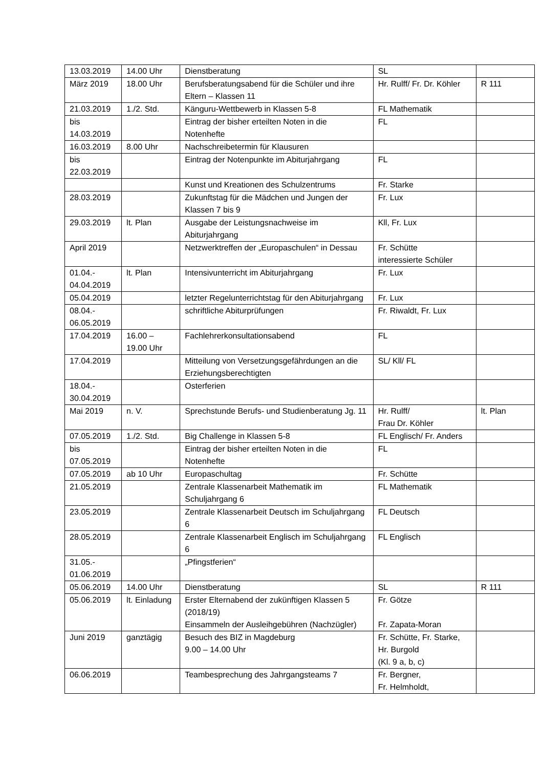| 13.03.2019 | 14.00 Uhr | Dienstberatung | SL | |
| März 2019 | 18.00 Uhr | Berufsberatungsabend für die Schüler und ihre Eltern – Klassen 11 | Hr. Rulff/ Fr. Dr. Köhler | R 111 |
| 21.03.2019 | 1./2. Std. | Känguru-Wettbewerb in Klassen 5-8 | FL Mathematik | |
| bis 14.03.2019 | | Eintrag der bisher erteilten Noten in die Notenhefte | FL | |
| 16.03.2019 | 8.00 Uhr | Nachschreibetermin für Klausuren | | |
| bis 22.03.2019 | | Eintrag der Notenpunkte im Abiturjahrgang | FL | |
| | | Kunst und Kreationen des Schulzentrums | Fr. Starke | |
| 28.03.2019 | | Zukunftstag für die Mädchen und Jungen der Klassen 7 bis 9 | Fr. Lux | |
| 29.03.2019 | lt. Plan | Ausgabe der Leistungsnachweise im Abiturjahrgang | Kll, Fr. Lux | |
| April 2019 | | Netzwerktreffen der „Europaschulen“ in Dessau | Fr. Schütte interessierte Schüler | |
| 01.04.- 04.04.2019 | lt. Plan | Intensivunterricht im Abiturjahrgang | Fr. Lux | |
| 05.04.2019 | | letzter Regelunterrichtstag für den Abiturjahrgang | Fr. Lux | |
| 08.04.- 06.05.2019 | | schriftliche Abiturprüfungen | Fr. Riwaldt, Fr. Lux | |
| 17.04.2019 | 16.00 – 19.00 Uhr | Fachlehrerkonsultationsabend | FL | |
| 17.04.2019 | | Mitteilung von Versetzungsgefährdungen an die Erziehungsberechtigten | SL/ Kll/ FL | |
| 18.04.- 30.04.2019 | | Osterferien | | |
| Mai 2019 | n. V. | Sprechstunde Berufs- und Studienberatung Jg. 11 | Hr. Rulff/ Frau Dr. Köhler | lt. Plan |
| 07.05.2019 | 1./2. Std. | Big Challenge in Klassen 5-8 | FL Englisch/ Fr. Anders | |
| bis 07.05.2019 | | Eintrag der bisher erteilten Noten in die Notenhefte | FL | |
| 07.05.2019 | ab 10 Uhr | Europaschultag | Fr. Schütte | |
| 21.05.2019 | | Zentrale Klassenarbeit Mathematik im Schuljahrgang 6 | FL Mathematik | |
| 23.05.2019 | | Zentrale Klassenarbeit Deutsch im Schuljahrgang 6 | FL Deutsch | |
| 28.05.2019 | | Zentrale Klassenarbeit Englisch im Schuljahrgang 6 | FL Englisch | |
| 31.05.- 01.06.2019 | | „Pfingstferien“ | | |
| 05.06.2019 | 14.00 Uhr | Dienstberatung | SL | R 111 |
| 05.06.2019 | lt. Einladung | Erster Elternabend der zukünftigen Klassen 5 (2018/19) Einsammeln der Ausleihgebühren (Nachzügler) | Fr. Götze Fr. Zapata-Moran | |
| Juni 2019 | ganztägig | Besuch des BIZ in Magdeburg 9.00 – 14.00 Uhr | Fr. Schütte, Fr. Starke, Hr. Burgold (Kl. 9 a, b, c) | |
| 06.06.2019 | | Teambesprechung des Jahrgangsteams 7 | Fr. Bergner, Fr. Helmholdt, | |